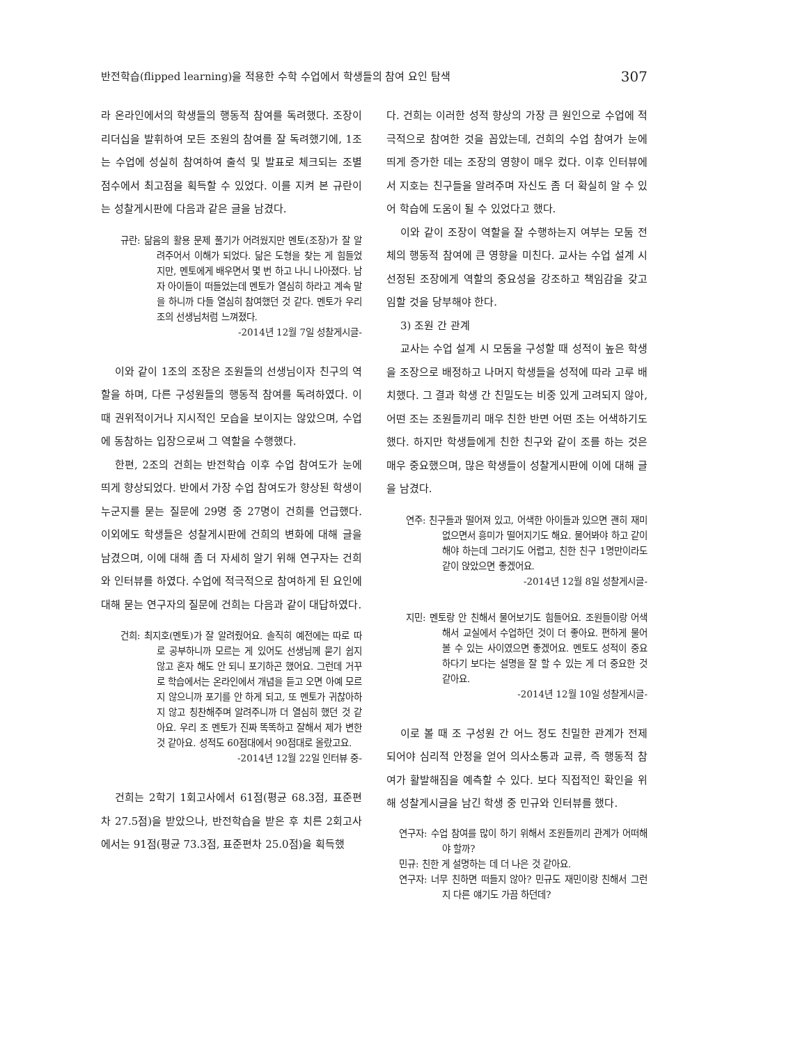반전학습(flipped learning)을 적용한 수학 수업에서 학생들의 참여 요인 탐색 307
라 온라인에서의 학생들의 행동적 참여를 독려했다. 조장이 리더십을 발휘하여 모든 조원의 참여를 잘 독려했기에, 1조는 수업에 성실히 참여하여 출석 및 발표로 체크되는 조별 점수에서 최고점을 획득할 수 있었다. 이를 지켜 본 규란이는 성찰게시판에 다음과 같은 글을 남겼다.
규란: 닮음의 활용 문제 풀기가 어려웠지만 멘토(조장)가 잘 알려주어서 이해가 되었다. 닮은 도형을 찾는 게 힘들었지만, 멘토에게 배우면서 몇 번 하고 나니 나아졌다. 남자 아이들이 떠들었는데 멘토가 열심히 하라고 계속 말을 하니까 다들 열심히 참여했던 것 같다. 멘토가 우리 조의 선생님처럼 느껴졌다.
-2014년 12월 7일 성찰게시글-
이와 같이 1조의 조장은 조원들의 선생님이자 친구의 역할을 하며, 다른 구성원들의 행동적 참여를 독려하였다. 이때 권위적이거나 지시적인 모습을 보이지는 않았으며, 수업에 동참하는 입장으로써 그 역할을 수행했다.
한편, 2조의 건희는 반전학습 이후 수업 참여도가 눈에 띄게 향상되었다. 반에서 가장 수업 참여도가 향상된 학생이 누군지를 묻는 질문에 29명 중 27명이 건희를 언급했다. 이외에도 학생들은 성찰게시판에 건희의 변화에 대해 글을 남겼으며, 이에 대해 좀 더 자세히 알기 위해 연구자는 건희와 인터뷰를 하였다. 수업에 적극적으로 참여하게 된 요인에 대해 묻는 연구자의 질문에 건희는 다음과 같이 대답하였다.
건희: 최지호(멘토)가 잘 알려줬어요. 솔직히 예전에는 따로 따로 공부하니까 모르는 게 있어도 선생님께 묻기 쉽지 않고 혼자 해도 안 되니 포기하곤 했어요. 그런데 거꾸로 학습에서는 온라인에서 개념을 듣고 오면 아예 모르지 않으니까 포기를 안 하게 되고, 또 멘토가 귀찮아하지 않고 칭찬해주며 알려주니까 더 열심히 했던 것 같아요. 우리 조 멘토가 진짜 똑똑하고 잘해서 제가 변한 것 같아요. 성적도 60점대에서 90점대로 올랐고요.
-2014년 12월 22일 인터뷰 중-
건희는 2학기 1회고사에서 61점(평균 68.3점, 표준편차 27.5점)을 받았으나, 반전학습을 받은 후 치른 2회고사에서는 91점(평균 73.3점, 표준편차 25.0점)을 획득했
다. 건희는 이러한 성적 향상의 가장 큰 원인으로 수업에 적극적으로 참여한 것을 꼽았는데, 건희의 수업 참여가 눈에 띄게 증가한 데는 조장의 영향이 매우 컸다. 이후 인터뷰에서 지호는 친구들을 알려주며 자신도 좀 더 확실히 알 수 있어 학습에 도움이 될 수 있었다고 했다.
이와 같이 조장이 역할을 잘 수행하는지 여부는 모둠 전체의 행동적 참여에 큰 영향을 미친다. 교사는 수업 설계 시 선정된 조장에게 역할의 중요성을 강조하고 책임감을 갖고 임할 것을 당부해야 한다.
3) 조원 간 관계
교사는 수업 설계 시 모둠을 구성할 때 성적이 높은 학생을 조장으로 배정하고 나머지 학생들을 성적에 따라 고루 배치했다. 그 결과 학생 간 친밀도는 비중 있게 고려되지 않아, 어떤 조는 조원들끼리 매우 친한 반면 어떤 조는 어색하기도 했다. 하지만 학생들에게 친한 친구와 같이 조를 하는 것은 매우 중요했으며, 많은 학생들이 성찰게시판에 이에 대해 글을 남겼다.
연주: 친구들과 떨어져 있고, 어색한 아이들과 있으면 괜히 재미없으면서 흥미가 떨어지기도 해요. 물어봐야 하고 같이해야 하는데 그러기도 어렵고, 친한 친구 1명만이라도 같이 앉았으면 좋겠어요.
-2014년 12월 8일 성찰게시글-
지민: 멘토랑 안 친해서 물어보기도 힘들어요. 조원들이랑 어색해서 교실에서 수업하던 것이 더 좋아요. 편하게 물어볼 수 있는 사이였으면 좋겠어요. 멘토도 성적이 중요하다기 보다는 설명을 잘 할 수 있는 게 더 중요한 것 같아요.
-2014년 12월 10일 성찰게시글-
이로 볼 때 조 구성원 간 어느 정도 친밀한 관계가 전제되어야 심리적 안정을 얻어 의사소통과 교류, 즉 행동적 참여가 활발해짐을 예측할 수 있다. 보다 직접적인 확인을 위해 성찰게시글을 남긴 학생 중 민규와 인터뷰를 했다.
연구자: 수업 참여를 많이 하기 위해서 조원들끼리 관계가 어떠해야 할까?
민규: 친한 게 설명하는 데 더 나은 것 같아요.
연구자: 너무 친하면 떠들지 않아? 민규도 재민이랑 친해서 그런지 다른 얘기도 가끔 하던데?